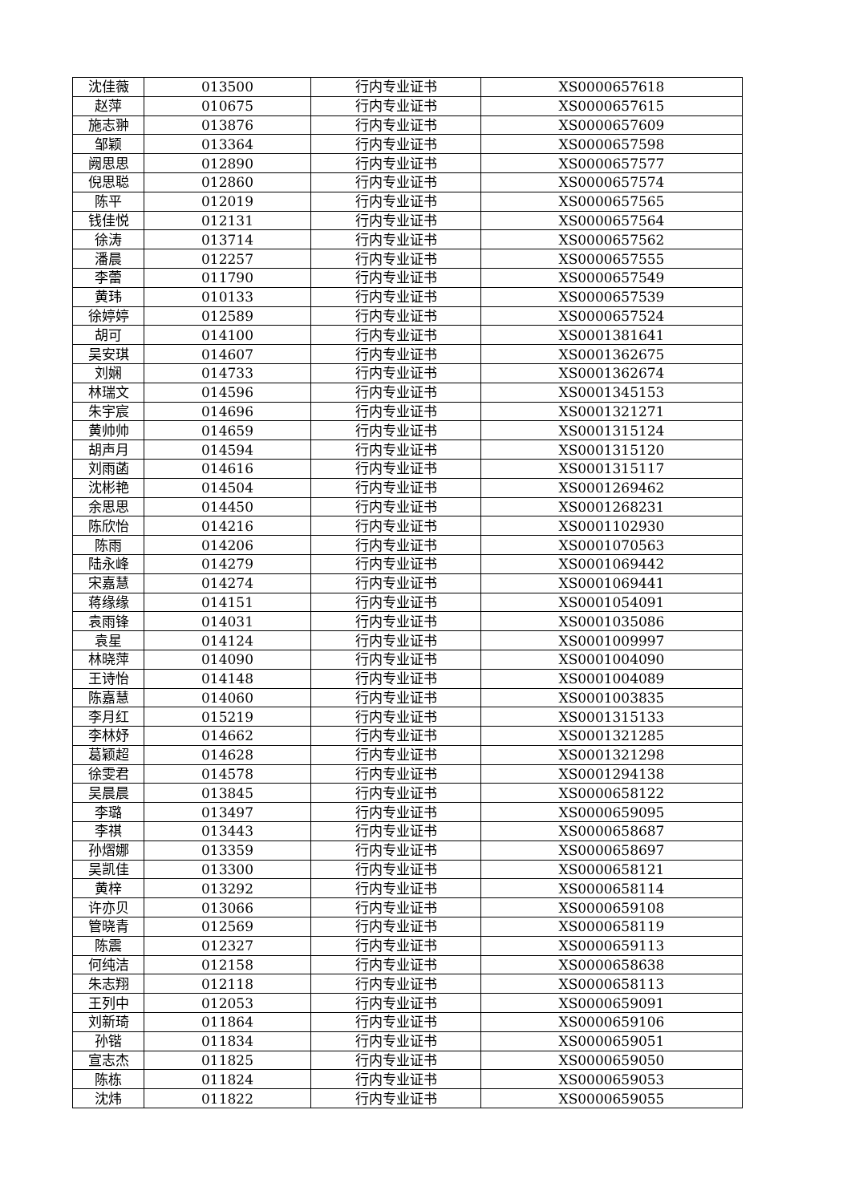| 沈佳薇 | 013500 | 行内专业证书 | XS0000657618 |
| 赵萍 | 010675 | 行内专业证书 | XS0000657615 |
| 施志翀 | 013876 | 行内专业证书 | XS0000657609 |
| 邹颖 | 013364 | 行内专业证书 | XS0000657598 |
| 阙思思 | 012890 | 行内专业证书 | XS0000657577 |
| 倪思聪 | 012860 | 行内专业证书 | XS0000657574 |
| 陈平 | 012019 | 行内专业证书 | XS0000657565 |
| 钱佳悦 | 012131 | 行内专业证书 | XS0000657564 |
| 徐涛 | 013714 | 行内专业证书 | XS0000657562 |
| 潘晨 | 012257 | 行内专业证书 | XS0000657555 |
| 李蕾 | 011790 | 行内专业证书 | XS0000657549 |
| 黄玮 | 010133 | 行内专业证书 | XS0000657539 |
| 徐婷婷 | 012589 | 行内专业证书 | XS0000657524 |
| 胡可 | 014100 | 行内专业证书 | XS0001381641 |
| 吴安琪 | 014607 | 行内专业证书 | XS0001362675 |
| 刘娴 | 014733 | 行内专业证书 | XS0001362674 |
| 林瑞文 | 014596 | 行内专业证书 | XS0001345153 |
| 朱宇宸 | 014696 | 行内专业证书 | XS0001321271 |
| 黄帅帅 | 014659 | 行内专业证书 | XS0001315124 |
| 胡声月 | 014594 | 行内专业证书 | XS0001315120 |
| 刘雨菡 | 014616 | 行内专业证书 | XS0001315117 |
| 沈彬艳 | 014504 | 行内专业证书 | XS0001269462 |
| 余思思 | 014450 | 行内专业证书 | XS0001268231 |
| 陈欣怡 | 014216 | 行内专业证书 | XS0001102930 |
| 陈雨 | 014206 | 行内专业证书 | XS0001070563 |
| 陆永峰 | 014279 | 行内专业证书 | XS0001069442 |
| 宋嘉慧 | 014274 | 行内专业证书 | XS0001069441 |
| 蒋缘缘 | 014151 | 行内专业证书 | XS0001054091 |
| 袁雨锋 | 014031 | 行内专业证书 | XS0001035086 |
| 袁星 | 014124 | 行内专业证书 | XS0001009997 |
| 林晓萍 | 014090 | 行内专业证书 | XS0001004090 |
| 王诗怡 | 014148 | 行内专业证书 | XS0001004089 |
| 陈嘉慧 | 014060 | 行内专业证书 | XS0001003835 |
| 李月红 | 015219 | 行内专业证书 | XS0001315133 |
| 李林妤 | 014662 | 行内专业证书 | XS0001321285 |
| 葛颖超 | 014628 | 行内专业证书 | XS0001321298 |
| 徐雯君 | 014578 | 行内专业证书 | XS0001294138 |
| 吴晨晨 | 013845 | 行内专业证书 | XS0000658122 |
| 李璐 | 013497 | 行内专业证书 | XS0000659095 |
| 李祺 | 013443 | 行内专业证书 | XS0000658687 |
| 孙熠娜 | 013359 | 行内专业证书 | XS0000658697 |
| 吴凯佳 | 013300 | 行内专业证书 | XS0000658121 |
| 黄梓 | 013292 | 行内专业证书 | XS0000658114 |
| 许亦贝 | 013066 | 行内专业证书 | XS0000659108 |
| 管晓青 | 012569 | 行内专业证书 | XS0000658119 |
| 陈震 | 012327 | 行内专业证书 | XS0000659113 |
| 何纯洁 | 012158 | 行内专业证书 | XS0000658638 |
| 朱志翔 | 012118 | 行内专业证书 | XS0000658113 |
| 王列中 | 012053 | 行内专业证书 | XS0000659091 |
| 刘新琦 | 011864 | 行内专业证书 | XS0000659106 |
| 孙锴 | 011834 | 行内专业证书 | XS0000659051 |
| 宣志杰 | 011825 | 行内专业证书 | XS0000659050 |
| 陈栋 | 011824 | 行内专业证书 | XS0000659053 |
| 沈炜 | 011822 | 行内专业证书 | XS0000659055 |